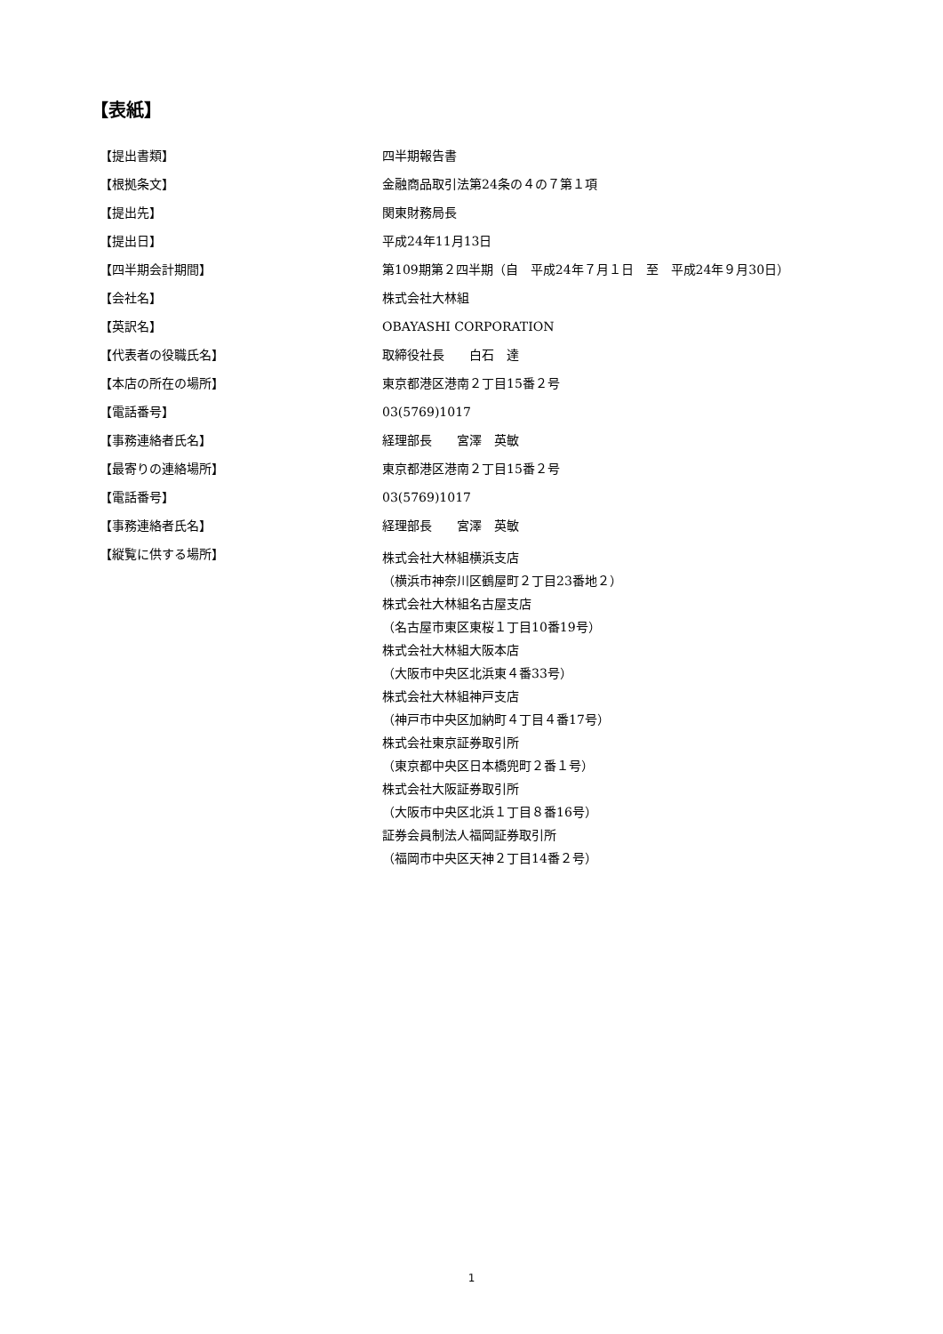【表紙】
| 【提出書類】 | 四半期報告書 |
| 【根拠条文】 | 金融商品取引法第24条の４の７第１項 |
| 【提出先】 | 関東財務局長 |
| 【提出日】 | 平成24年11月13日 |
| 【四半期会計期間】 | 第109期第２四半期（自 平成24年７月１日 至 平成24年９月30日） |
| 【会社名】 | 株式会社大林組 |
| 【英訳名】 | OBAYASHI CORPORATION |
| 【代表者の役職氏名】 | 取締役社長 白石 達 |
| 【本店の所在の場所】 | 東京都港区港南２丁目15番２号 |
| 【電話番号】 | 03(5769)1017 |
| 【事務連絡者氏名】 | 経理部長 宮澤 英敏 |
| 【最寄りの連絡場所】 | 東京都港区港南２丁目15番２号 |
| 【電話番号】 | 03(5769)1017 |
| 【事務連絡者氏名】 | 経理部長 宮澤 英敏 |
| 【縦覧に供する場所】 | 株式会社大林組横浜支店 （横浜市神奈川区鶴屋町２丁目23番地２） 株式会社大林組名古屋支店 （名古屋市東区東桜１丁目10番19号） 株式会社大林組大阪本店 （大阪市中央区北浜東４番33号） 株式会社大林組神戸支店 （神戸市中央区加納町４丁目４番17号） 株式会社東京証券取引所 （東京都中央区日本橋兜町２番１号） 株式会社大阪証券取引所 （大阪市中央区北浜１丁目８番16号） 証券会員制法人福岡証券取引所 （福岡市中央区天神２丁目14番２号） |
1